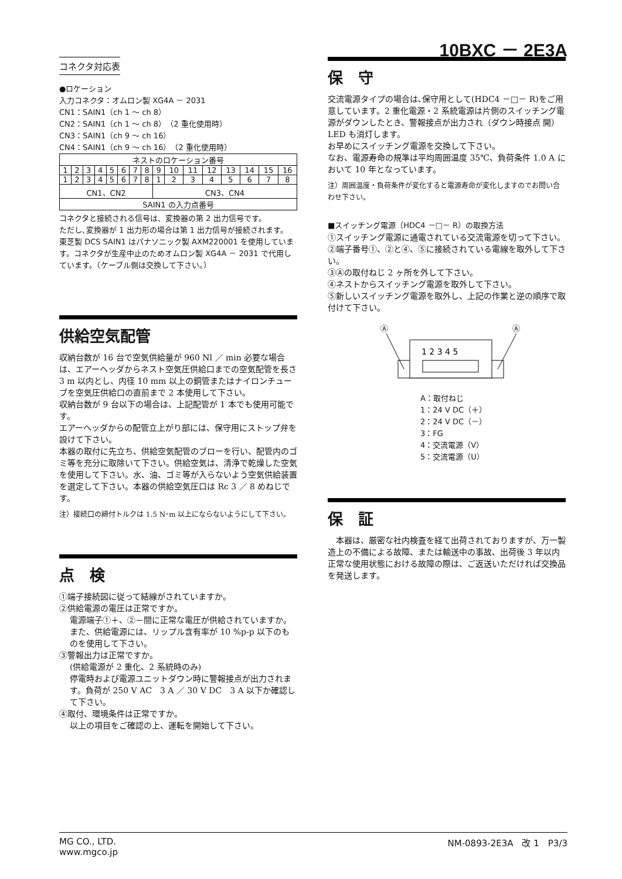10BXC － 2E3A
コネクタ対応表
●ロケーション
入力コネクタ：オムロン製 XG4A － 2031
CN1：SAIN1（ch 1 ～ ch 8）
CN2：SAIN1（ch 1 ～ ch 8）（2 重化使用時）
CN3：SAIN1（ch 9 ～ ch 16）
CN4：SAIN1（ch 9 ～ ch 16）（2 重化使用時）
| ネストのロケーション番号 | | | | | | | | | | | | | | | |
| 1 | 2 | 3 | 4 | 5 | 6 | 7 | 8 | 9 | 10 | 11 | 12 | 13 | 14 | 15 | 16 |
| 1 | 2 | 3 | 4 | 5 | 6 | 7 | 8 | 1 | 2 | 3 | 4 | 5 | 6 | 7 | 8 |
| CN1、CN2 | | | | | | | | CN3、CN4 | | | | | | | |
| SAIN1 の入力点番号 | | | | | | | | | | | | | | | |
コネクタと接続される信号は、変換器の第 2 出力信号です。
ただし､変換器が 1 出力形の場合は第 1 出力信号が接続されます。
東芝製 DCS SAIN1 はパナソニック製 AXM220001 を使用しています。コネクタが生産中止のためオムロン製 XG4A － 2031 で代用しています。（ケーブル側は交換して下さい。）
供給空気配管
収納台数が 16 台で空気供給量が 960 Nl ／ min 必要な場合は、エアーヘッダからネスト空気圧供給口までの空気配管を長さ 3 m 以内とし、内径 10 mm 以上の銅管またはナイロンチューブを空気圧供給口の直前まで 2 本使用して下さい。
収納台数が 9 台以下の場合は、上記配管が 1 本でも使用可能です。
エアーヘッダからの配管立上がり部には、保守用にストップ弁を設けて下さい。
本器の取付に先立ち、供給空気配管のブローを行い、配管内のゴミ等を充分に取除いて下さい。供給空気は、清浄で乾燥した空気を使用して下さい。水、油、ゴミ等が入らないよう空気供給装置を選定して下さい。本器の供給空気圧口は Rc 3 ／ 8 めねじです。
注）接続口の締付トルクは 1.5 N･m 以上にならないようにして下さい。
点　検
①端子接続図に従って結線がされていますか。
②供給電源の電圧は正常ですか。
電源端子①＋、②－間に正常な電圧が供給されていますか。また、供給電源には、リップル含有率が 10 %p-p 以下のものを使用して下さい。
③警報出力は正常ですか。
(供給電源が 2 重化、2 系統時のみ)
停電時および電源ユニットダウン時に警報接点が出力されます。負荷が 250 V AC　3 A ／ 30 V DC　3 A 以下か確認して下さい。
④取付、環境条件は正常ですか。
以上の項目をご確認の上、運転を開始して下さい。
保　守
交流電源タイプの場合は､保守用として(HDC4 －□－ R)をご用意しています。2 重化電源・2 系統電源は片側のスイッチング電源がダウンしたとき、警報接点が出力され（ダウン時接点 開）LED も消灯します。
お早めにスイッチング電源を交換して下さい。
なお、電源寿命の規準は平均周囲温度 35℃、負荷条件 1.0 A において 10 年となっています。
注）周囲温度・負荷条件が変化すると電源寿命が変化しますのでお問い合わせ下さい。
■スイッチング電源（HDC4 －□－ R）の取換方法
①スイッチング電源に通電されている交流電源を切って下さい。
②端子番号①、②と④、⑤に接続されている電線を取外して下さい。
③Ⓐの取付ねじ 2 ヶ所を外して下さい。
④ネストからスイッチング電源を取外して下さい。
⑤新しいスイッチング電源を取外し、上記の作業と逆の順序で取付けて下さい。
Ⓐ
Ⓐ
1 2 3 4 5
A：取付ねじ
1：24 V DC（＋）
2：24 V DC（－）
3：FG
4：交流電源（V）
5：交流電源（U）
保　証
　本器は、厳密な社内検査を経て出荷されておりますが、万一製造上の不備による故障、または輸送中の事故、出荷後 3 年以内正常な使用状態における故障の際は、ご返送いただければ交換品を発送します。
MG CO., LTD.
www.mgco.jp
NM-0893-2E3A　改 1　P3/3